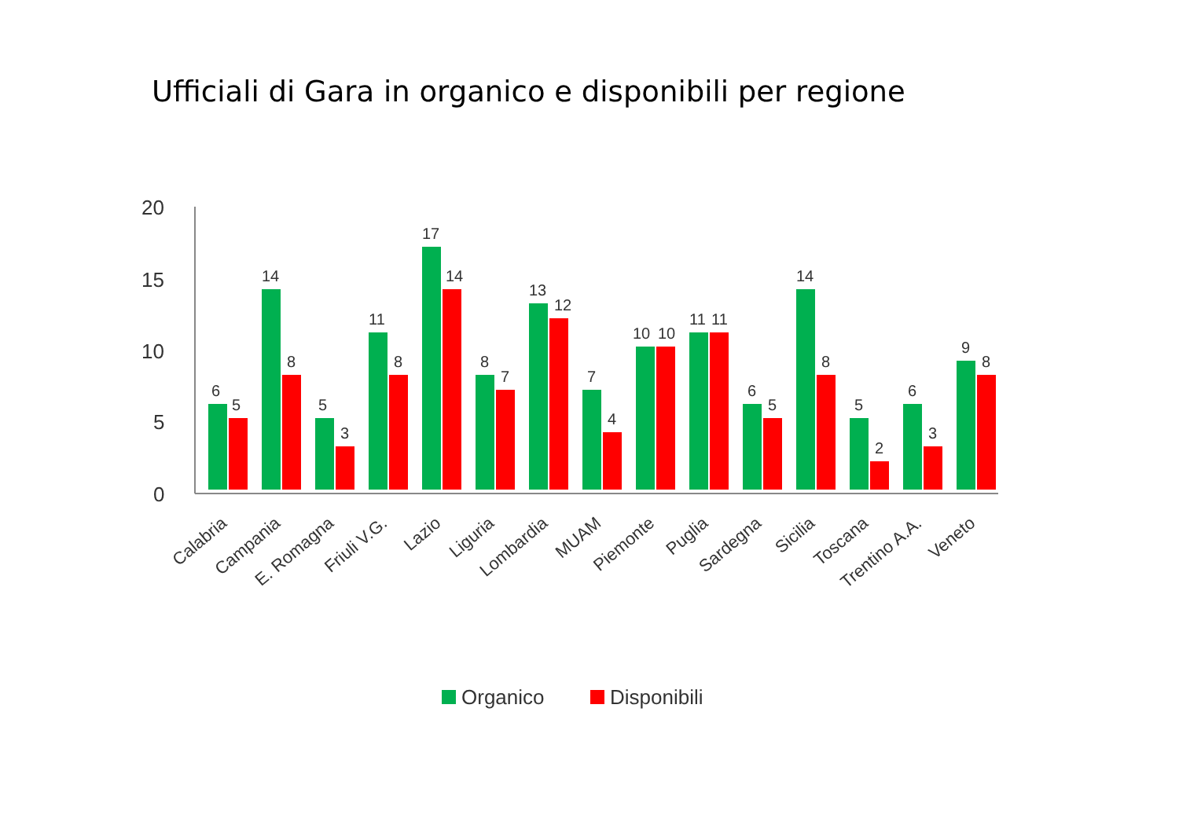Ufficiali di Gara in organico e disponibili per regione
20
15
10
5
0
6
5
14
8
5
3
11
8
17
14
8
7
13
12
7
4
10
10
11
11
6
5
14
8
5
2
6
3
9
8
Calabria
Campania
E. Romagna
Friuli V.G.
Lazio
Liguria
Lombardia
MUAM
Piemonte
Puglia
Sardegna
Sicilia
Toscana
Trentino A.A.
Veneto
Organico
Disponibili